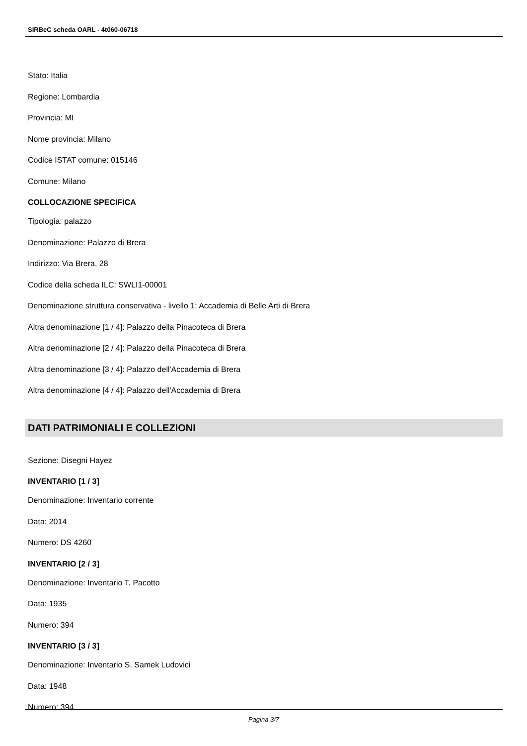SIRBeC scheda OARL - 4t060-06718
Stato: Italia
Regione: Lombardia
Provincia: MI
Nome provincia: Milano
Codice ISTAT comune: 015146
Comune: Milano
COLLOCAZIONE SPECIFICA
Tipologia: palazzo
Denominazione: Palazzo di Brera
Indirizzo: Via Brera, 28
Codice della scheda ILC: SWLI1-00001
Denominazione struttura conservativa - livello 1: Accademia di Belle Arti di Brera
Altra denominazione [1 / 4]: Palazzo della Pinacoteca di Brera
Altra denominazione [2 / 4]: Palazzo della Pinacoteca di Brera
Altra denominazione [3 / 4]: Palazzo dell'Accademia di Brera
Altra denominazione [4 / 4]: Palazzo dell'Accademia di Brera
DATI PATRIMONIALI E COLLEZIONI
Sezione: Disegni Hayez
INVENTARIO [1 / 3]
Denominazione: Inventario corrente
Data: 2014
Numero: DS 4260
INVENTARIO [2 / 3]
Denominazione: Inventario T. Pacotto
Data: 1935
Numero: 394
INVENTARIO [3 / 3]
Denominazione: Inventario S. Samek Ludovici
Data: 1948
Numero: 394
Pagina 3/7